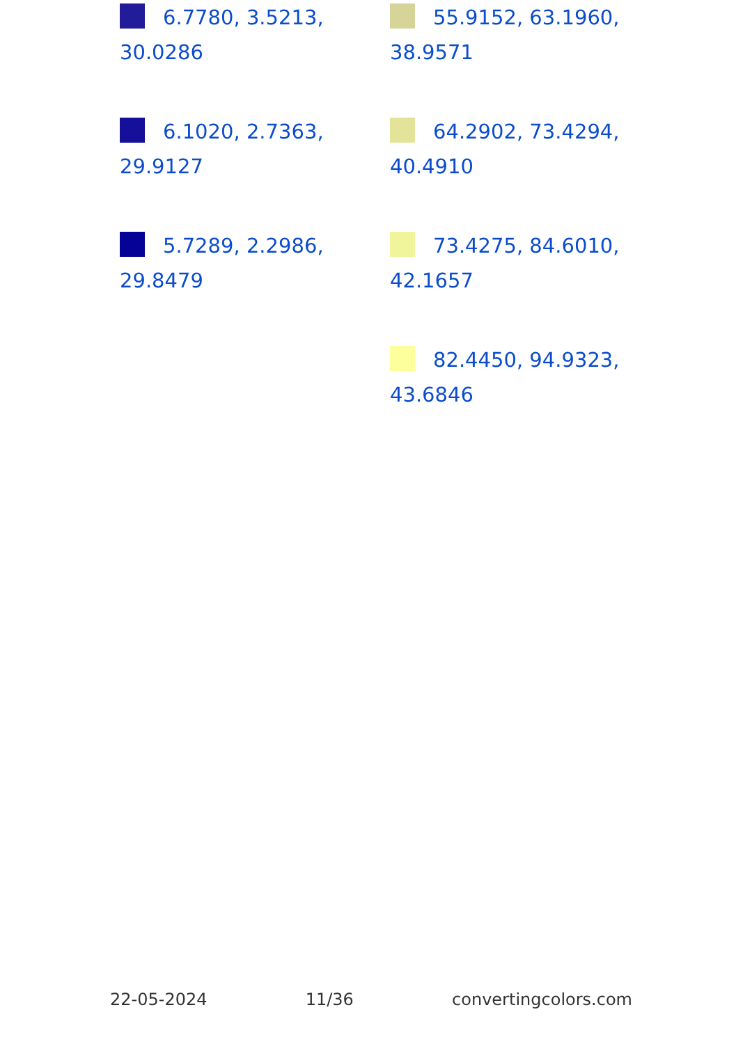6.7780, 3.5213, 30.0286
6.1020, 2.7363, 29.9127
5.7289, 2.2986, 29.8479
55.9152, 63.1960, 38.9571
64.2902, 73.4294, 40.4910
73.4275, 84.6010, 42.1657
82.4450, 94.9323, 43.6846
22-05-2024 11/36 convertingcolors.com